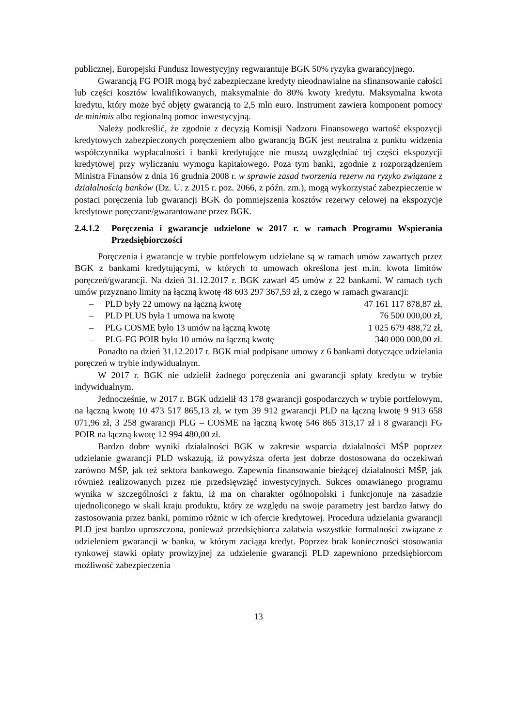publicznej, Europejski Fundusz Inwestycyjny regwarantuje BGK 50% ryzyka gwarancyjnego.
Gwarancją FG POIR mogą być zabezpieczane kredyty nieodnawialne na sfinansowanie całości lub części kosztów kwalifikowanych, maksymalnie do 80% kwoty kredytu. Maksymalna kwota kredytu, który może być objęty gwarancją to 2,5 mln euro. Instrument zawiera komponent pomocy de minimis albo regionalną pomoc inwestycyjną.
Należy podkreślić, że zgodnie z decyzją Komisji Nadzoru Finansowego wartość ekspozycji kredytowych zabezpieczonych poręczeniem albo gwarancją BGK jest neutralna z punktu widzenia współczynnika wypłacalności i banki kredytujące nie muszą uwzględniać tej części ekspozycji kredytowej przy wyliczaniu wymogu kapitałowego. Poza tym banki, zgodnie z rozporządzeniem Ministra Finansów z dnia 16 grudnia 2008 r. w sprawie zasad tworzenia rezerw na ryzyko związane z działalnością banków (Dz. U. z 2015 r. poz. 2066, z późn. zm.), mogą wykorzystać zabezpieczenie w postaci poręczenia lub gwarancji BGK do pomniejszenia kosztów rezerwy celowej na ekspozycje kredytowe poręczane/gwarantowane przez BGK.
2.4.1.2 Poręczenia i gwarancje udzielone w 2017 r. w ramach Programu Wspierania Przedsiębiorczości
Poręczenia i gwarancje w trybie portfelowym udzielane są w ramach umów zawartych przez BGK z bankami kredytującymi, w których to umowach określona jest m.in. kwota limitów poręczeń/gwarancji. Na dzień 31.12.2017 r. BGK zawarł 45 umów z 22 bankami. W ramach tych umów przyznano limity na łączną kwotę 48 603 297 367,59 zł, z czego w ramach gwarancji:
– PLD były 22 umowy na łączną kwotę 47 161 117 878,87 zł,
– PLD PLUS była 1 umowa na kwotę 76 500 000,00 zł,
– PLG COSME było 13 umów na łączną kwotę 1 025 679 488,72 zł,
– PLG-FG POIR było 10 umów na łączną kwotę 340 000 000,00 zł.
Ponadto na dzień 31.12.2017 r. BGK miał podpisane umowy z 6 bankami dotyczące udzielania poręczeń w trybie indywidualnym.
W 2017 r. BGK nie udzielił żadnego poręczenia ani gwarancji spłaty kredytu w trybie indywidualnym.
Jednocześnie, w 2017 r. BGK udzielił 43 178 gwarancji gospodarczych w trybie portfelowym, na łączną kwotę 10 473 517 865,13 zł, w tym 39 912 gwarancji PLD na łączną kwotę 9 913 658 071,96 zł, 3 258 gwarancji PLG – COSME na łączną kwotę 546 865 313,17 zł i 8 gwarancji FG POIR na łączną kwotę 12 994 480,00 zł.
Bardzo dobre wyniki działalności BGK w zakresie wsparcia działalności MŚP poprzez udzielanie gwarancji PLD wskazują, iż powyższa oferta jest dobrze dostosowana do oczekiwań zarówno MŚP, jak też sektora bankowego. Zapewnia finansowanie bieżącej działalności MŚP, jak również realizowanych przez nie przedsięwzięć inwestycyjnych. Sukces omawianego programu wynika w szczególności z faktu, iż ma on charakter ogólnopolski i funkcjonuje na zasadzie ujednoliconego w skali kraju produktu, który ze względu na swoje parametry jest bardzo łatwy do zastosowania przez banki, pomimo różnic w ich ofercie kredytowej. Procedura udzielania gwarancji PLD jest bardzo uproszczona, ponieważ przedsiębiorca załatwia wszystkie formalności związane z udzieleniem gwarancji w banku, w którym zaciąga kredyt. Poprzez brak konieczności stosowania rynkowej stawki opłaty prowizyjnej za udzielenie gwarancji PLD zapewniono przedsiębiorcom możliwość zabezpieczenia
13